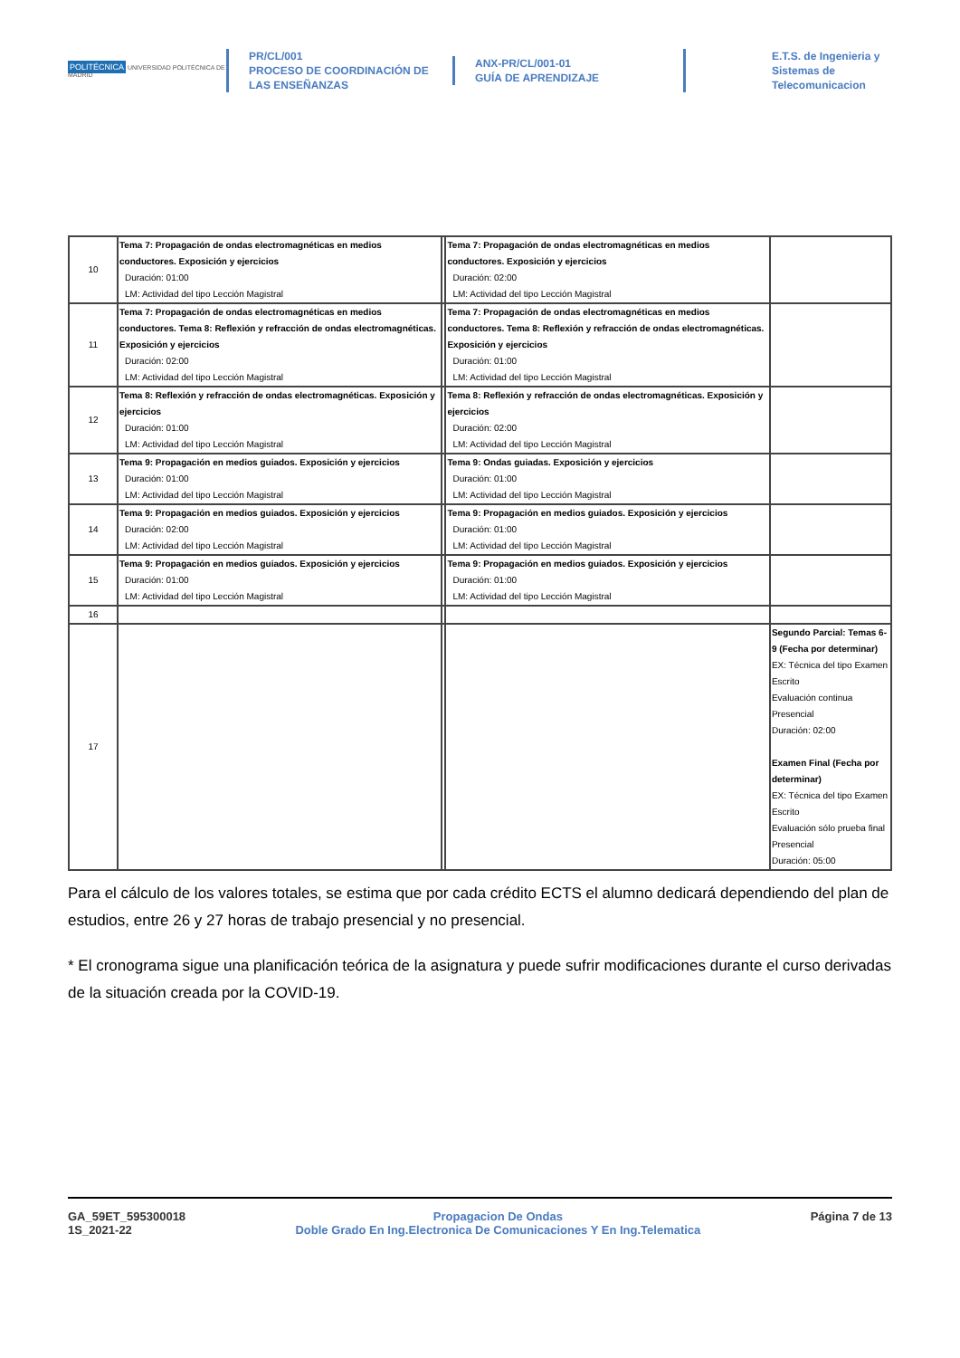POLITÉCNICA UNIVERSIDAD POLITÉCNICA DE MADRID
PR/CL/001
PROCESO DE COORDINACIÓN DE LAS ENSEÑANZAS
ANX-PR/CL/001-01
GUÍA DE APRENDIZAJE
E.T.S. de Ingenieria y Sistemas de Telecomunicacion
| 10 | Tema 7: Propagación de ondas electromagnéticas en medios conductores. Exposición y ejercicios Duración: 01:00 LM: Actividad del tipo Lección Magistral | | Tema 7: Propagación de ondas electromagnéticas en medios conductores. Exposición y ejercicios Duración: 02:00 LM: Actividad del tipo Lección Magistral | |
| 11 | Tema 7: Propagación de ondas electromagnéticas en medios conductores. Tema 8: Reflexión y refracción de ondas electromagnéticas. Exposición y ejercicios Duración: 02:00 LM: Actividad del tipo Lección Magistral | | Tema 7: Propagación de ondas electromagnéticas en medios conductores. Tema 8: Reflexión y refracción de ondas electromagnéticas. Exposición y ejercicios Duración: 01:00 LM: Actividad del tipo Lección Magistral | |
| 12 | Tema 8: Reflexión y refracción de ondas electromagnéticas. Exposición y ejercicios Duración: 01:00 LM: Actividad del tipo Lección Magistral | | Tema 8: Reflexión y refracción de ondas electromagnéticas. Exposición y ejercicios Duración: 02:00 LM: Actividad del tipo Lección Magistral | |
| 13 | Tema 9: Propagación en medios guiados. Exposición y ejercicios Duración: 01:00 LM: Actividad del tipo Lección Magistral | | Tema 9: Ondas guiadas. Exposición y ejercicios Duración: 01:00 LM: Actividad del tipo Lección Magistral | |
| 14 | Tema 9: Propagación en medios guiados. Exposición y ejercicios Duración: 02:00 LM: Actividad del tipo Lección Magistral | | Tema 9: Propagación en medios guiados. Exposición y ejercicios Duración: 01:00 LM: Actividad del tipo Lección Magistral | |
| 15 | Tema 9: Propagación en medios guiados. Exposición y ejercicios Duración: 01:00 LM: Actividad del tipo Lección Magistral | | Tema 9: Propagación en medios guiados. Exposición y ejercicios Duración: 01:00 LM: Actividad del tipo Lección Magistral | |
| 16 | | | | |
| 17 | | | | Segundo Parcial: Temas 6-9 (Fecha por determinar) EX: Técnica del tipo Examen Escrito Evaluación continua Presencial Duración: 02:00 Examen Final (Fecha por determinar) EX: Técnica del tipo Examen Escrito Evaluación sólo prueba final Presencial Duración: 05:00 |
Para el cálculo de los valores totales, se estima que por cada crédito ECTS el alumno dedicará dependiendo del plan de estudios, entre 26 y 27 horas de trabajo presencial y no presencial.
* El cronograma sigue una planificación teórica de la asignatura y puede sufrir modificaciones durante el curso derivadas de la situación creada por la COVID-19.
GA_59ET_595300018
1S_2021-22
Propagacion De Ondas
Doble Grado En Ing.Electronica De Comunicaciones Y En Ing.Telematica
Página 7 de 13